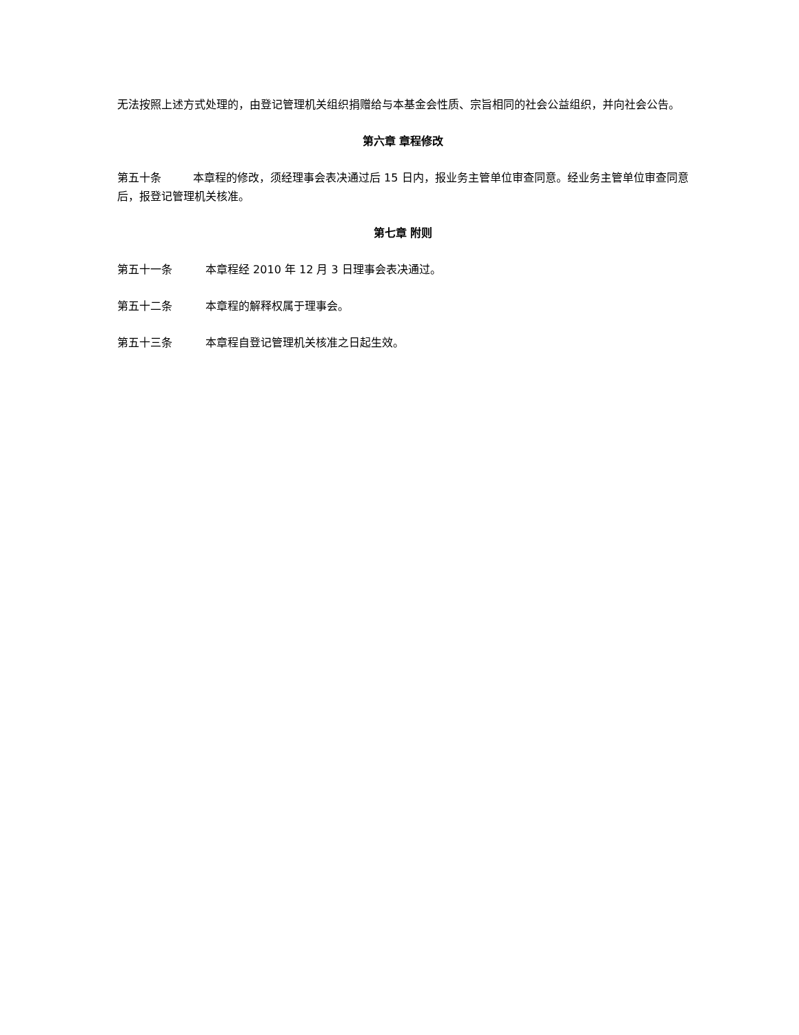无法按照上述方式处理的，由登记管理机关组织捐赠给与本基金会性质、宗旨相同的社会公益组织，并向社会公告。
第六章 章程修改
第五十条 本章程的修改，须经理事会表决通过后 15 日内，报业务主管单位审查同意。经业务主管单位审查同意后，报登记管理机关核准。
第七章 附则
第五十一条 本章程经 2010 年 12 月 3 日理事会表决通过。
第五十二条 本章程的解释权属于理事会。
第五十三条 本章程自登记管理机关核准之日起生效。